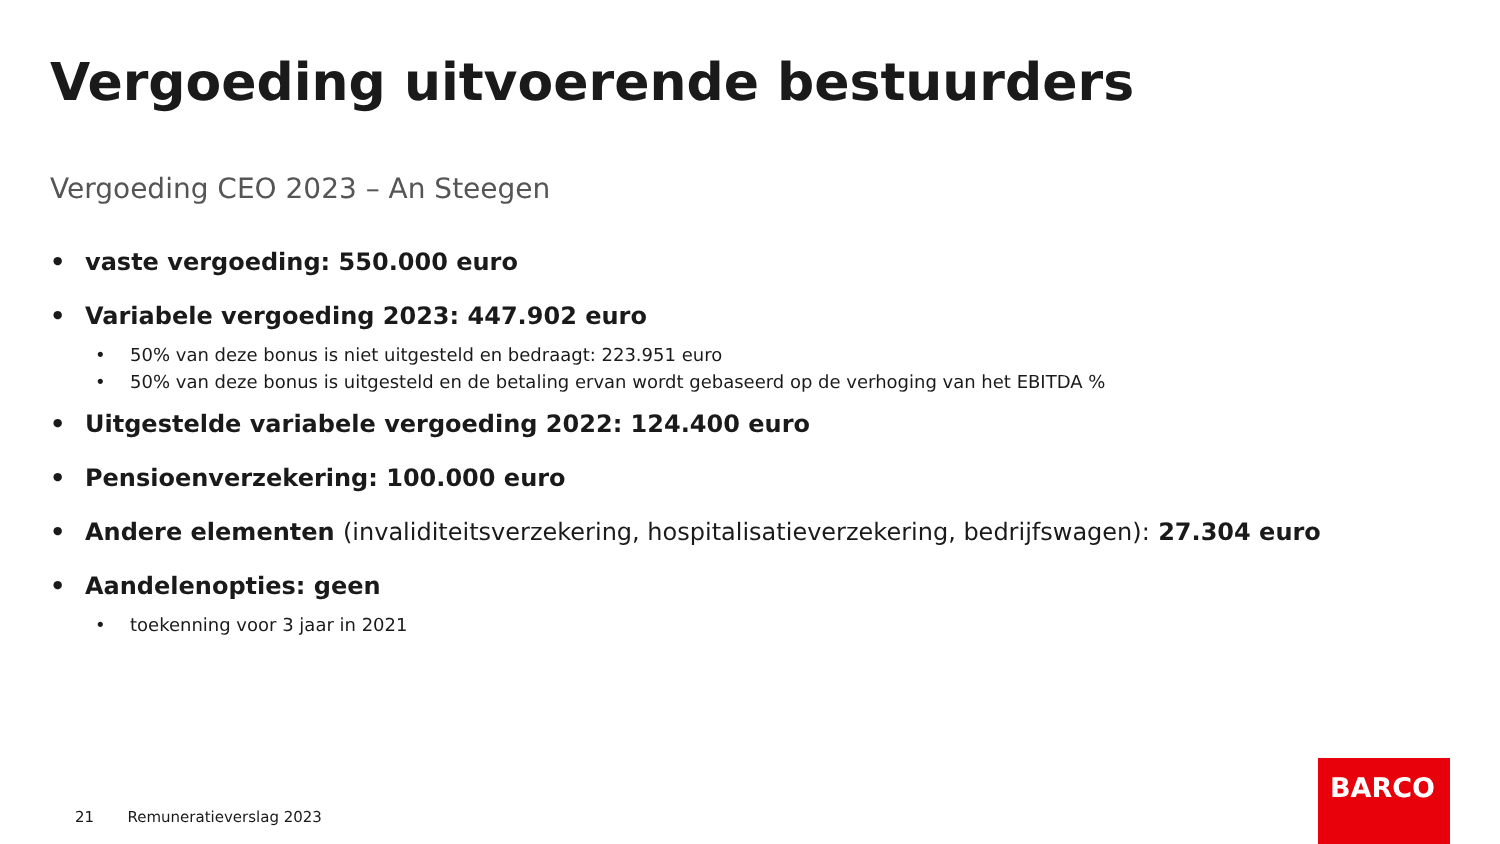Vergoeding uitvoerende bestuurders
Vergoeding CEO 2023 – An Steegen
• vaste vergoeding: 550.000 euro
• Variabele vergoeding 2023: 447.902 euro
• 50% van deze bonus is niet uitgesteld en bedraagt: 223.951 euro
• 50% van deze bonus is uitgesteld en de betaling ervan wordt gebaseerd op de verhoging van het EBITDA %
• Uitgestelde variabele vergoeding 2022: 124.400 euro
• Pensioenverzekering: 100.000 euro
• Andere elementen (invaliditeitsverzekering, hospitalisatieverzekering, bedrijfswagen): 27.304 euro
• Aandelenopties: geen
• toekenning voor 3 jaar in 2021
21 Remuneratieverslag 2023
BARCO